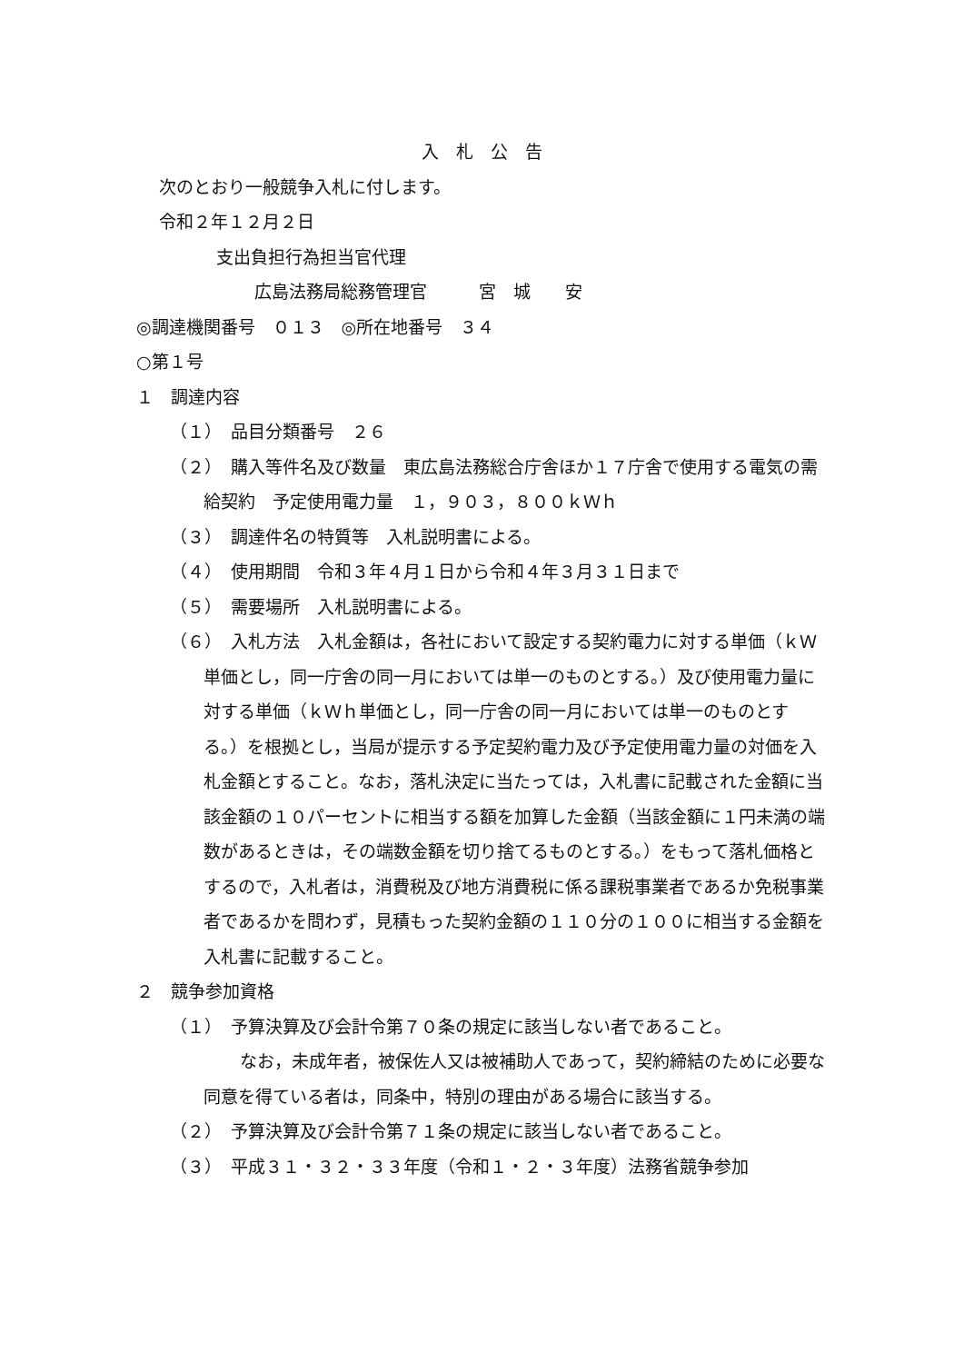入　札　公　告
次のとおり一般競争入札に付します。
令和２年１２月２日
支出負担行為担当官代理
広島法務局総務管理官　　　宮　城　　安
◎調達機関番号　０１３　◎所在地番号　３４
○第１号
１　調達内容
（１）　品目分類番号　２６
（２）　購入等件名及び数量　東広島法務総合庁舎ほか１７庁舎で使用する電気の需給契約　予定使用電力量　１，９０３，８００ｋＷｈ
（３）　調達件名の特質等　入札説明書による。
（４）　使用期間　令和３年４月１日から令和４年３月３１日まで
（５）　需要場所　入札説明書による。
（６）　入札方法　入札金額は，各社において設定する契約電力に対する単価（ｋＷ単価とし，同一庁舎の同一月においては単一のものとする。）及び使用電力量に対する単価（ｋＷｈ単価とし，同一庁舎の同一月においては単一のものとする。）を根拠とし，当局が提示する予定契約電力及び予定使用電力量の対価を入札金額とすること。なお，落札決定に当たっては，入札書に記載された金額に当該金額の１０パーセントに相当する額を加算した金額（当該金額に１円未満の端数があるときは，その端数金額を切り捨てるものとする。）をもって落札価格とするので，入札者は，消費税及び地方消費税に係る課税事業者であるか免税事業者であるかを問わず，見積もった契約金額の１１０分の１００に相当する金額を入札書に記載すること。
２　競争参加資格
（１）　予算決算及び会計令第７０条の規定に該当しない者であること。
なお，未成年者，被保佐人又は被補助人であって，契約締結のために必要な同意を得ている者は，同条中，特別の理由がある場合に該当する。
（２）　予算決算及び会計令第７１条の規定に該当しない者であること。
（３）　平成３１・３２・３３年度（令和１・２・３年度）法務省競争参加